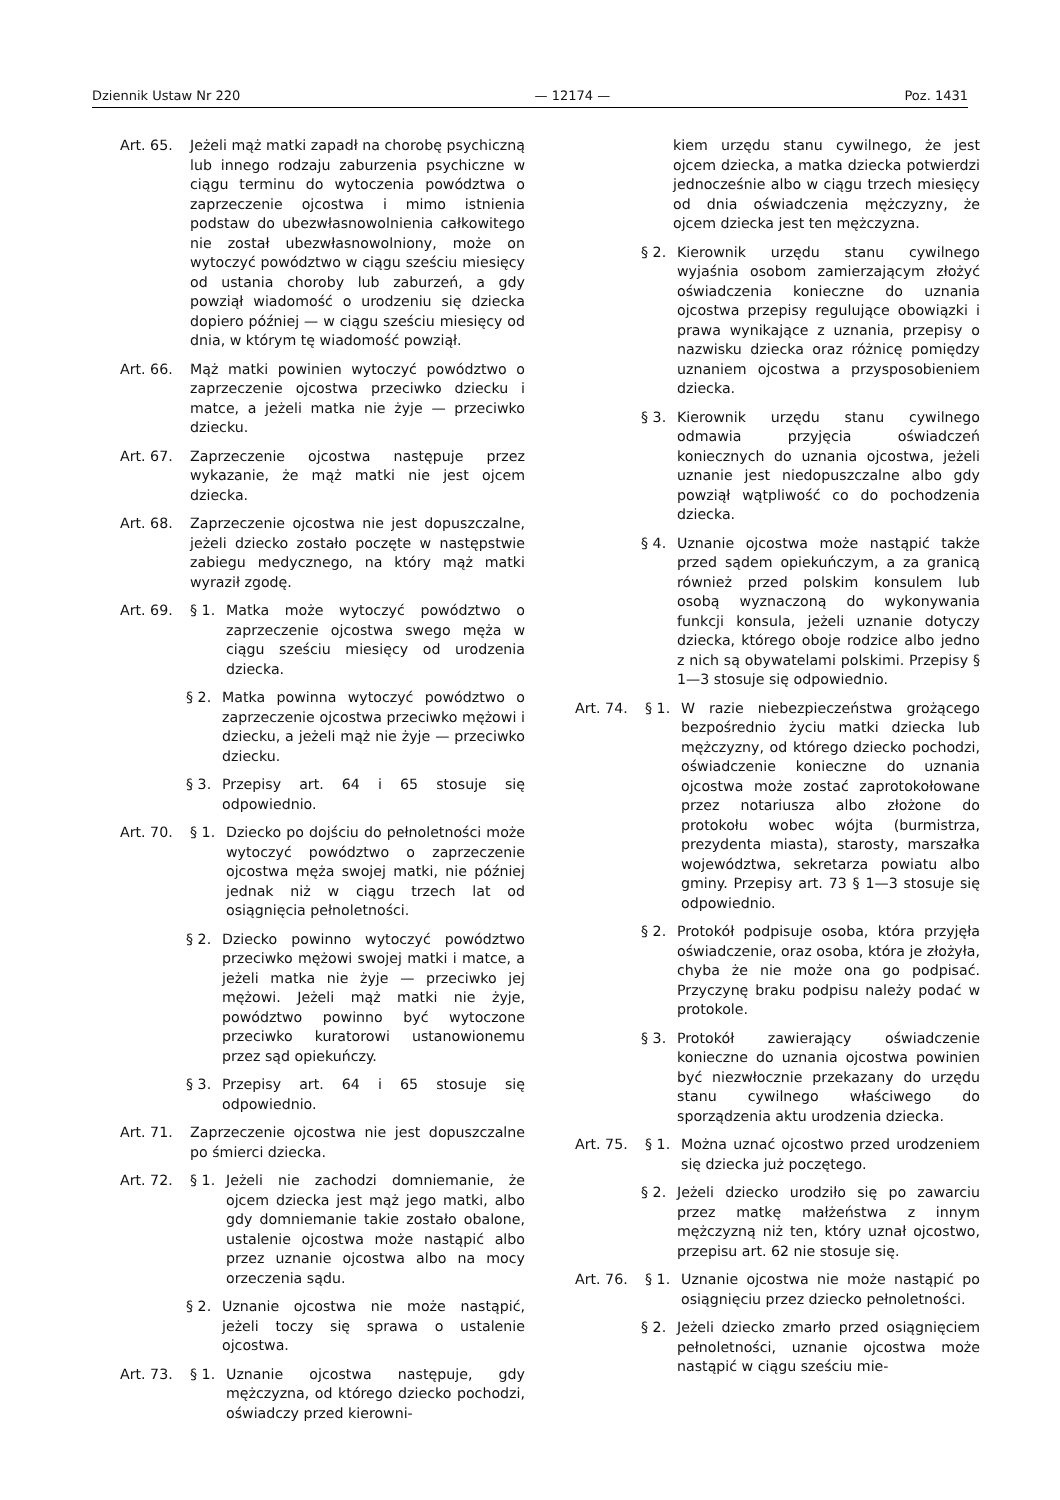Dziennik Ustaw Nr 220 — 12174 — Poz. 1431
Art. 65. Jeżeli mąż matki zapadł na chorobę psychiczną lub innego rodzaju zaburzenia psychiczne w ciągu terminu do wytoczenia powództwa o zaprzeczenie ojcostwa i mimo istnienia podstaw do ubezwłasnowolnienia całkowitego nie został ubezwłasnowolniony, może on wytoczyć powództwo w ciągu sześciu miesięcy od ustania choroby lub zaburzeń, a gdy powziął wiadomość o urodzeniu się dziecka dopiero później — w ciągu sześciu miesięcy od dnia, w którym tę wiadomość powziął.
Art. 66. Mąż matki powinien wytoczyć powództwo o zaprzeczenie ojcostwa przeciwko dziecku i matce, a jeżeli matka nie żyje — przeciwko dziecku.
Art. 67. Zaprzeczenie ojcostwa następuje przez wykazanie, że mąż matki nie jest ojcem dziecka.
Art. 68. Zaprzeczenie ojcostwa nie jest dopuszczalne, jeżeli dziecko zostało poczęte w następstwie zabiegu medycznego, na który mąż matki wyraził zgodę.
Art. 69. § 1. Matka może wytoczyć powództwo o zaprzeczenie ojcostwa swego męża w ciągu sześciu miesięcy od urodzenia dziecka.
§ 2. Matka powinna wytoczyć powództwo o zaprzeczenie ojcostwa przeciwko mężowi i dziecku, a jeżeli mąż nie żyje — przeciwko dziecku.
§ 3. Przepisy art. 64 i 65 stosuje się odpowiednio.
Art. 70. § 1. Dziecko po dojściu do pełnoletności może wytoczyć powództwo o zaprzeczenie ojcostwa męża swojej matki, nie później jednak niż w ciągu trzech lat od osiągnięcia pełnoletności.
§ 2. Dziecko powinno wytoczyć powództwo przeciwko mężowi swojej matki i matce, a jeżeli matka nie żyje — przeciwko jej mężowi. Jeżeli mąż matki nie żyje, powództwo powinno być wytoczone przeciwko kuratorowi ustanowionemu przez sąd opiekuńczy.
§ 3. Przepisy art. 64 i 65 stosuje się odpowiednio.
Art. 71. Zaprzeczenie ojcostwa nie jest dopuszczalne po śmierci dziecka.
Art. 72. § 1. Jeżeli nie zachodzi domniemanie, że ojcem dziecka jest mąż jego matki, albo gdy domniemanie takie zostało obalone, ustalenie ojcostwa może nastąpić albo przez uznanie ojcostwa albo na mocy orzeczenia sądu.
§ 2. Uznanie ojcostwa nie może nastąpić, jeżeli toczy się sprawa o ustalenie ojcostwa.
Art. 73. § 1. Uznanie ojcostwa następuje, gdy mężczyzna, od którego dziecko pochodzi, oświadczy przed kierowni-
kiem urzędu stanu cywilnego, że jest ojcem dziecka, a matka dziecka potwierdzi jednocześnie albo w ciągu trzech miesięcy od dnia oświadczenia mężczyzny, że ojcem dziecka jest ten mężczyzna.
§ 2. Kierownik urzędu stanu cywilnego wyjaśnia osobom zamierzającym złożyć oświadczenia konieczne do uznania ojcostwa przepisy regulujące obowiązki i prawa wynikające z uznania, przepisy o nazwisku dziecka oraz różnicę pomiędzy uznaniem ojcostwa a przysposobieniem dziecka.
§ 3. Kierownik urzędu stanu cywilnego odmawia przyjęcia oświadczeń koniecznych do uznania ojcostwa, jeżeli uznanie jest niedopuszczalne albo gdy powziął wątpliwość co do pochodzenia dziecka.
§ 4. Uznanie ojcostwa może nastąpić także przed sądem opiekuńczym, a za granicą również przed polskim konsulem lub osobą wyznaczoną do wykonywania funkcji konsula, jeżeli uznanie dotyczy dziecka, którego oboje rodzice albo jedno z nich są obywatelami polskimi. Przepisy § 1—3 stosuje się odpowiednio.
Art. 74. § 1. W razie niebezpieczeństwa grożącego bezpośrednio życiu matki dziecka lub mężczyzny, od którego dziecko pochodzi, oświadczenie konieczne do uznania ojcostwa może zostać zaprotokołowane przez notariusza albo złożone do protokołu wobec wójta (burmistrza, prezydenta miasta), starosty, marszałka województwa, sekretarza powiatu albo gminy. Przepisy art. 73 § 1—3 stosuje się odpowiednio.
§ 2. Protokół podpisuje osoba, która przyjęła oświadczenie, oraz osoba, która je złożyła, chyba że nie może ona go podpisać. Przyczynę braku podpisu należy podać w protokole.
§ 3. Protokół zawierający oświadczenie konieczne do uznania ojcostwa powinien być niezwłocznie przekazany do urzędu stanu cywilnego właściwego do sporządzenia aktu urodzenia dziecka.
Art. 75. § 1. Można uznać ojcostwo przed urodzeniem się dziecka już poczętego.
§ 2. Jeżeli dziecko urodziło się po zawarciu przez matkę małżeństwa z innym mężczyzną niż ten, który uznał ojcostwo, przepisu art. 62 nie stosuje się.
Art. 76. § 1. Uznanie ojcostwa nie może nastąpić po osiągnięciu przez dziecko pełnoletności.
§ 2. Jeżeli dziecko zmarło przed osiągnięciem pełnoletności, uznanie ojcostwa może nastąpić w ciągu sześciu mie-